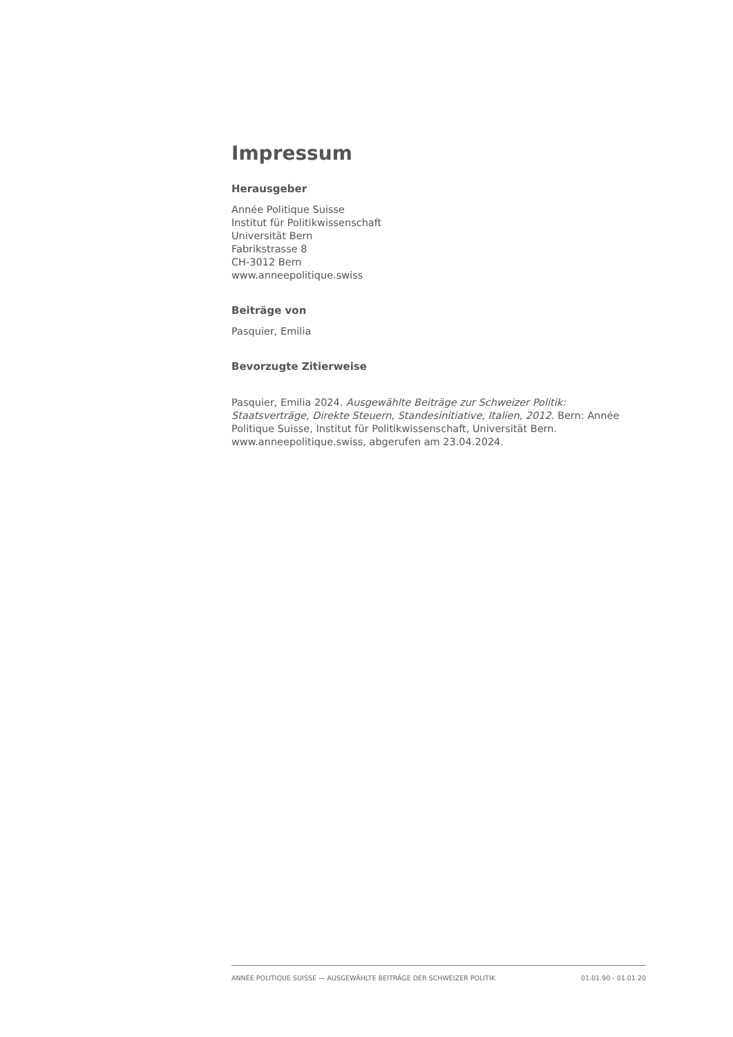Impressum
Herausgeber
Année Politique Suisse
Institut für Politikwissenschaft
Universität Bern
Fabrikstrasse 8
CH-3012 Bern
www.anneepolitique.swiss
Beiträge von
Pasquier, Emilia
Bevorzugte Zitierweise
Pasquier, Emilia 2024. Ausgewählte Beiträge zur Schweizer Politik: Staatsverträge, Direkte Steuern, Standesinitiative, Italien, 2012. Bern: Année Politique Suisse, Institut für Politikwissenschaft, Universität Bern. www.anneepolitique.swiss, abgerufen am 23.04.2024.
ANNÉE POLITIQUE SUISSE — AUSGEWÄHLTE BEITRÄGE DER SCHWEIZER POLITIK 01.01.90 - 01.01.20